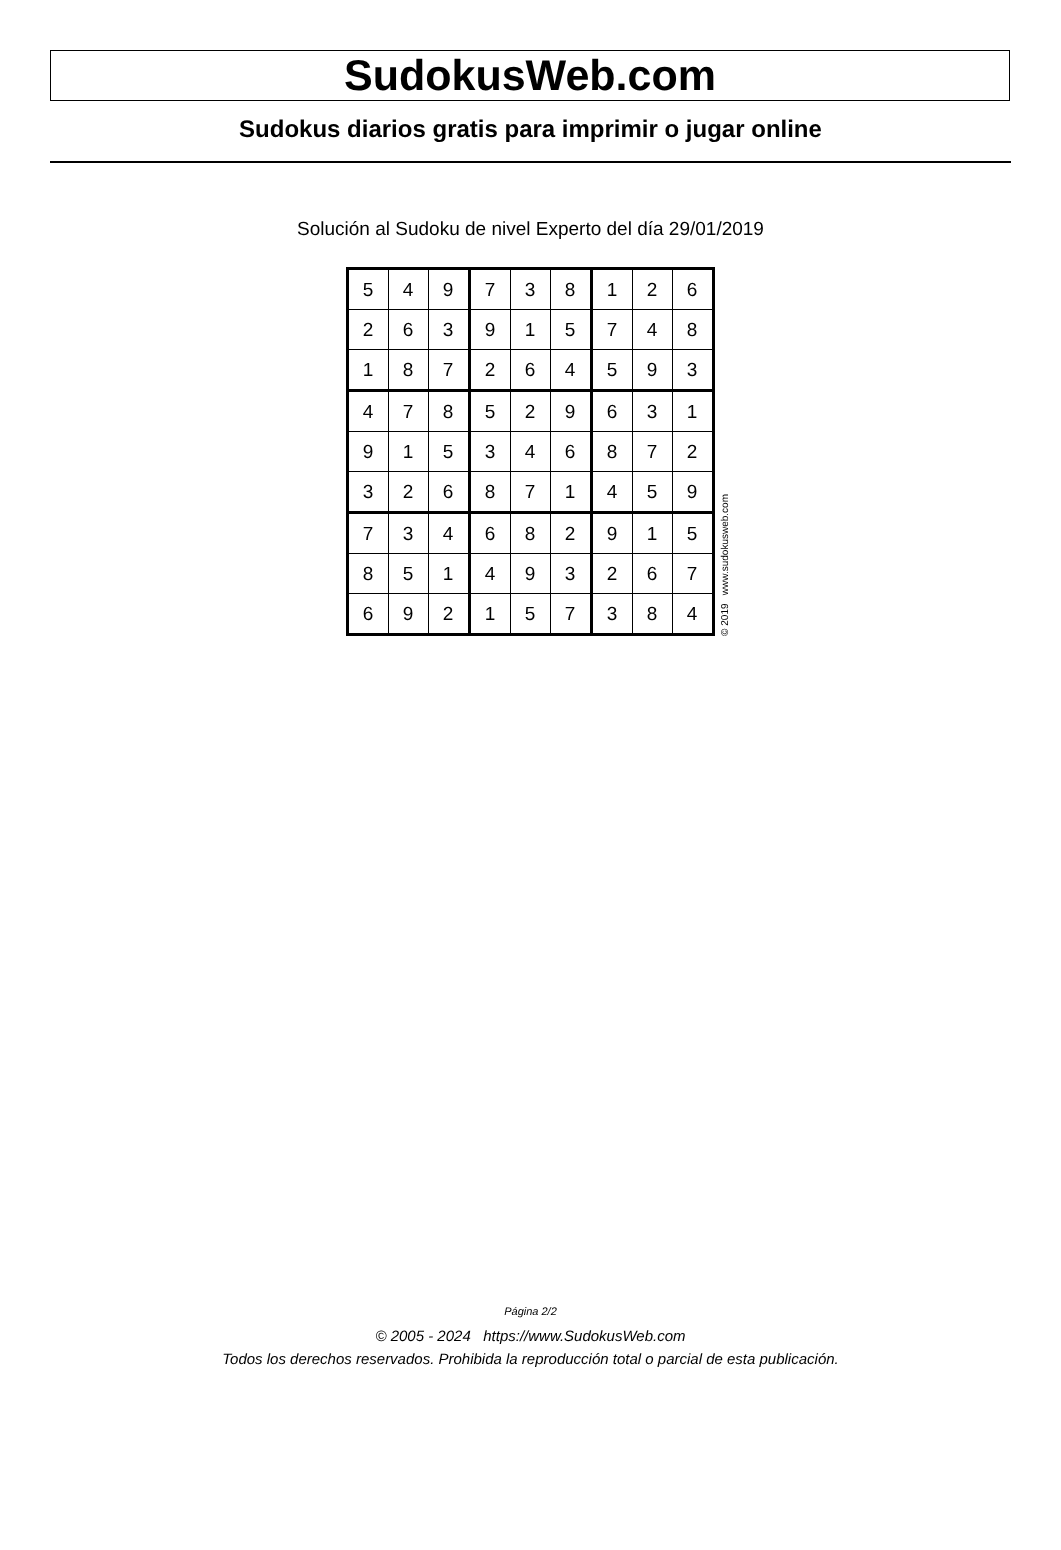SudokusWeb.com
Sudokus diarios gratis para imprimir o jugar online
Solución al Sudoku de nivel Experto del día 29/01/2019
| 5 | 4 | 9 | 7 | 3 | 8 | 1 | 2 | 6 |
| 2 | 6 | 3 | 9 | 1 | 5 | 7 | 4 | 8 |
| 1 | 8 | 7 | 2 | 6 | 4 | 5 | 9 | 3 |
| 4 | 7 | 8 | 5 | 2 | 9 | 6 | 3 | 1 |
| 9 | 1 | 5 | 3 | 4 | 6 | 8 | 7 | 2 |
| 3 | 2 | 6 | 8 | 7 | 1 | 4 | 5 | 9 |
| 7 | 3 | 4 | 6 | 8 | 2 | 9 | 1 | 5 |
| 8 | 5 | 1 | 4 | 9 | 3 | 2 | 6 | 7 |
| 6 | 9 | 2 | 1 | 5 | 7 | 3 | 8 | 4 |
© 2019 www.sudokusweb.com
Página 2/2
© 2005 - 2024 https://www.SudokusWeb.com
Todos los derechos reservados. Prohibida la reproducción total o parcial de esta publicación.